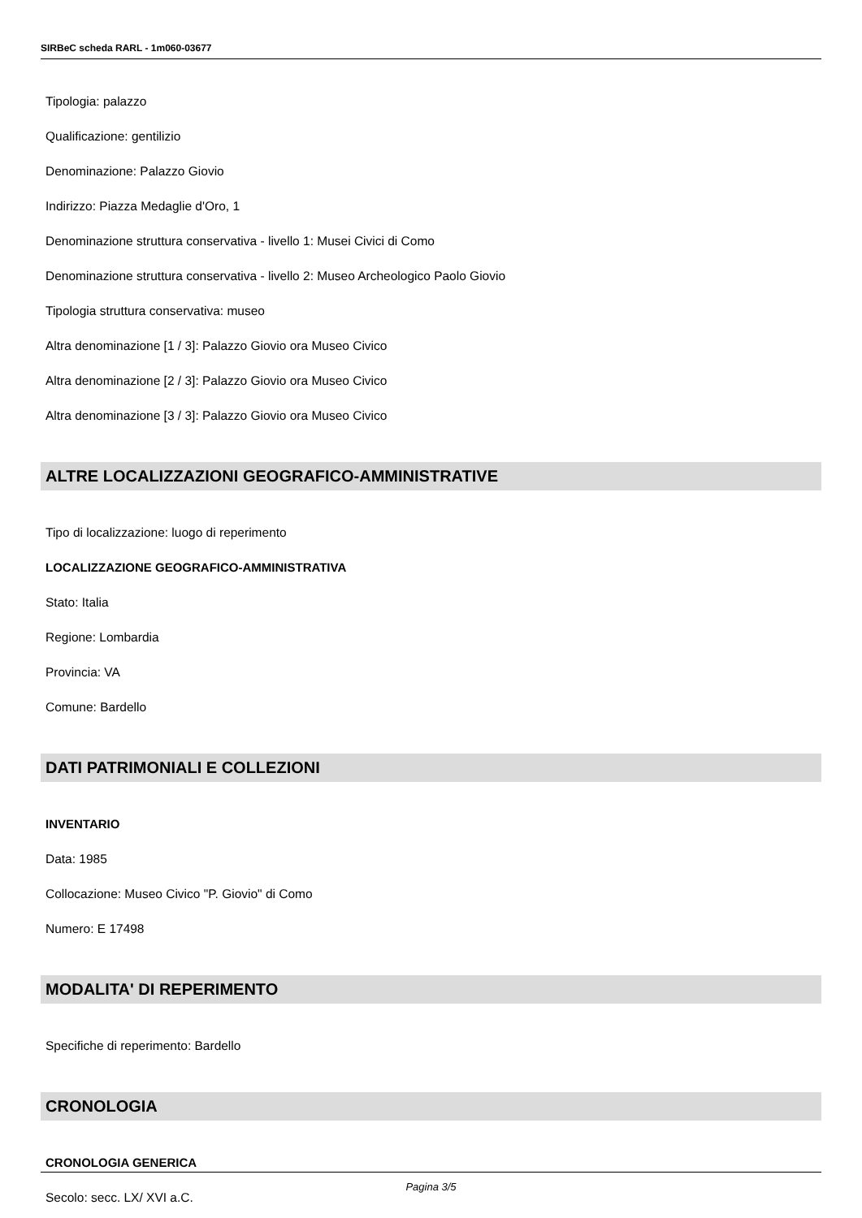SIRBeC scheda RARL - 1m060-03677
Tipologia: palazzo
Qualificazione: gentilizio
Denominazione: Palazzo Giovio
Indirizzo: Piazza Medaglie d'Oro, 1
Denominazione struttura conservativa - livello 1: Musei Civici di Como
Denominazione struttura conservativa - livello 2: Museo Archeologico Paolo Giovio
Tipologia struttura conservativa: museo
Altra denominazione [1 / 3]: Palazzo Giovio ora Museo Civico
Altra denominazione [2 / 3]: Palazzo Giovio ora Museo Civico
Altra denominazione [3 / 3]: Palazzo Giovio ora Museo Civico
ALTRE LOCALIZZAZIONI GEOGRAFICO-AMMINISTRATIVE
Tipo di localizzazione: luogo di reperimento
LOCALIZZAZIONE GEOGRAFICO-AMMINISTRATIVA
Stato: Italia
Regione: Lombardia
Provincia: VA
Comune: Bardello
DATI PATRIMONIALI E COLLEZIONI
INVENTARIO
Data: 1985
Collocazione: Museo Civico "P. Giovio" di Como
Numero: E 17498
MODALITA' DI REPERIMENTO
Specifiche di reperimento: Bardello
CRONOLOGIA
CRONOLOGIA GENERICA
Secolo: secc. LX/ XVI a.C.
Pagina 3/5